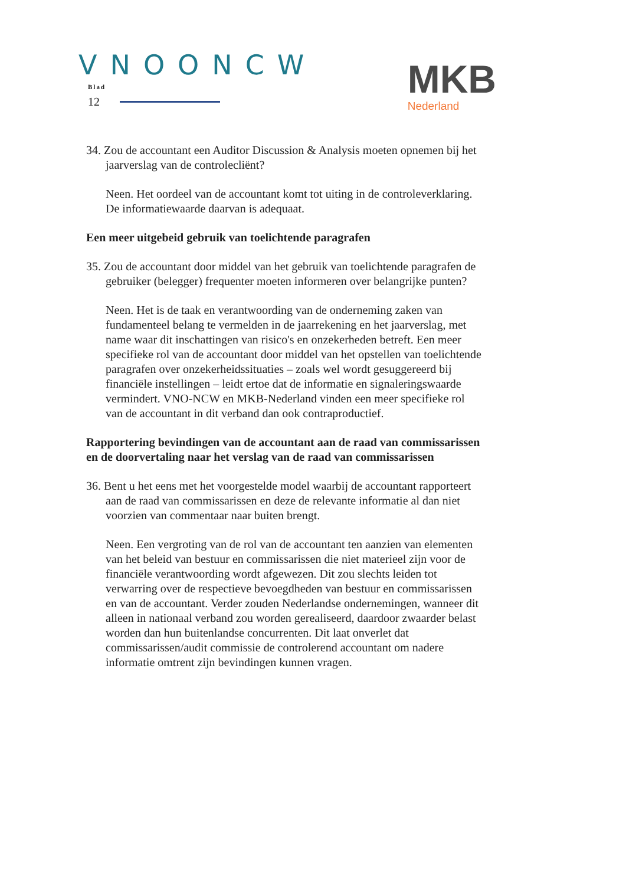VNOONCW
Blad
12
MKB
Nederland
34. Zou de accountant een Auditor Discussion & Analysis moeten opnemen bij het jaarverslag van de controlecliënt?
Neen. Het oordeel van de accountant komt tot uiting in de controleverklaring. De informatiewaarde daarvan is adequaat.
Een meer uitgebeid gebruik van toelichtende paragrafen
35. Zou de accountant door middel van het gebruik van toelichtende paragrafen de gebruiker (belegger) frequenter moeten informeren over belangrijke punten?
Neen. Het is de taak en verantwoording van de onderneming zaken van fundamenteel belang te vermelden in de jaarrekening en het jaarverslag, met name waar dit inschattingen van risico's en onzekerheden betreft. Een meer specifieke rol van de accountant door middel van het opstellen van toelichtende paragrafen over onzekerheidssituaties – zoals wel wordt gesuggereerd bij financiële instellingen – leidt ertoe dat de informatie en signaleringswaarde vermindert. VNO-NCW en MKB-Nederland vinden een meer specifieke rol van de accountant in dit verband dan ook contraproductief.
Rapportering bevindingen van de accountant aan de raad van commissarissen en de doorvertaling naar het verslag van de raad van commissarissen
36. Bent u het eens met het voorgestelde model waarbij de accountant rapporteert aan de raad van commissarissen en deze de relevante informatie al dan niet voorzien van commentaar naar buiten brengt.
Neen. Een vergroting van de rol van de accountant ten aanzien van elementen van het beleid van bestuur en commissarissen die niet materieel zijn voor de financiële verantwoording wordt afgewezen. Dit zou slechts leiden tot verwarring over de respectieve bevoegdheden van bestuur en commissarissen en van de accountant. Verder zouden Nederlandse ondernemingen, wanneer dit alleen in nationaal verband zou worden gerealiseerd, daardoor zwaarder belast worden dan hun buitenlandse concurrenten. Dit laat onverlet dat commissarissen/audit commissie de controlerend accountant om nadere informatie omtrent zijn bevindingen kunnen vragen.